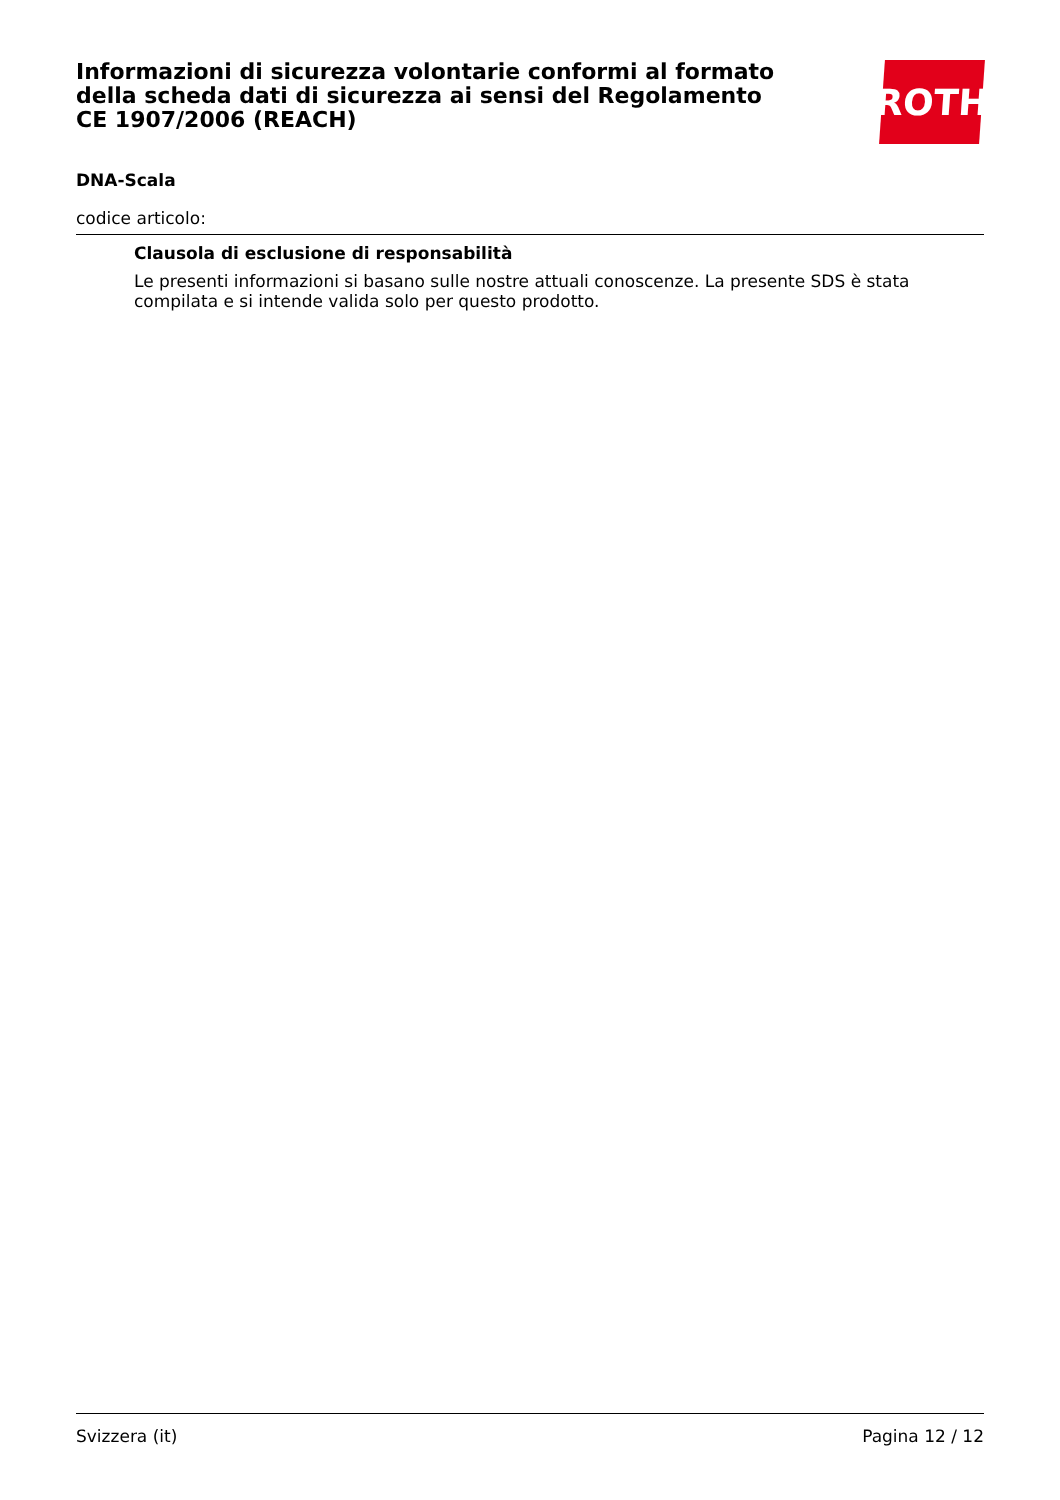Informazioni di sicurezza volontarie conformi al formato della scheda dati di sicurezza ai sensi del Regolamento CE 1907/2006 (REACH)
ROTH
DNA-Scala
codice articolo:
Clausola di esclusione di responsabilità
Le presenti informazioni si basano sulle nostre attuali conoscenze. La presente SDS è stata compilata e si intende valida solo per questo prodotto.
Svizzera (it) Pagina 12 / 12